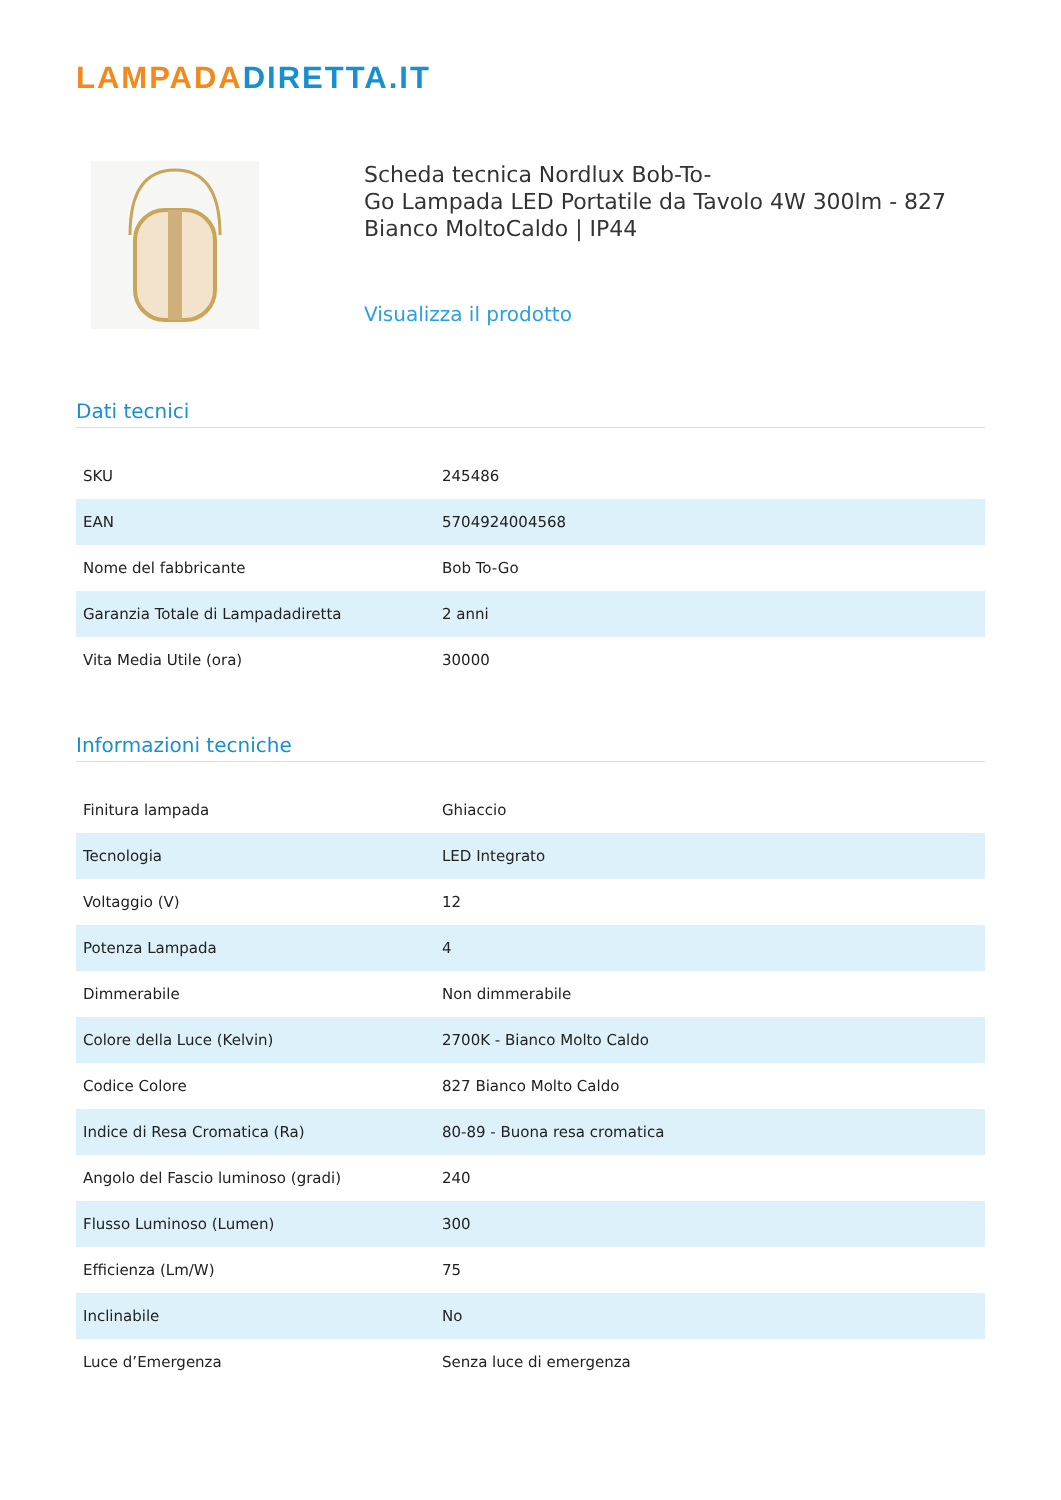LAMPADADIRETTA.IT
Scheda tecnica Nordlux Bob-To-
Go Lampada LED Portatile da Tavolo 4W 300lm - 827
Bianco MoltoCaldo | IP44
Visualizza il prodotto
Dati tecnici
| SKU | 245486 |
| EAN | 5704924004568 |
| Nome del fabbricante | Bob To-Go |
| Garanzia Totale di Lampadadiretta | 2 anni |
| Vita Media Utile (ora) | 30000 |
Informazioni tecniche
| Finitura lampada | Ghiaccio |
| Tecnologia | LED Integrato |
| Voltaggio (V) | 12 |
| Potenza Lampada | 4 |
| Dimmerabile | Non dimmerabile |
| Colore della Luce (Kelvin) | 2700K - Bianco Molto Caldo |
| Codice Colore | 827 Bianco Molto Caldo |
| Indice di Resa Cromatica (Ra) | 80-89 - Buona resa cromatica |
| Angolo del Fascio luminoso (gradi) | 240 |
| Flusso Luminoso (Lumen) | 300 |
| Efficienza (Lm/W) | 75 |
| Inclinabile | No |
| Luce d’Emergenza | Senza luce di emergenza |